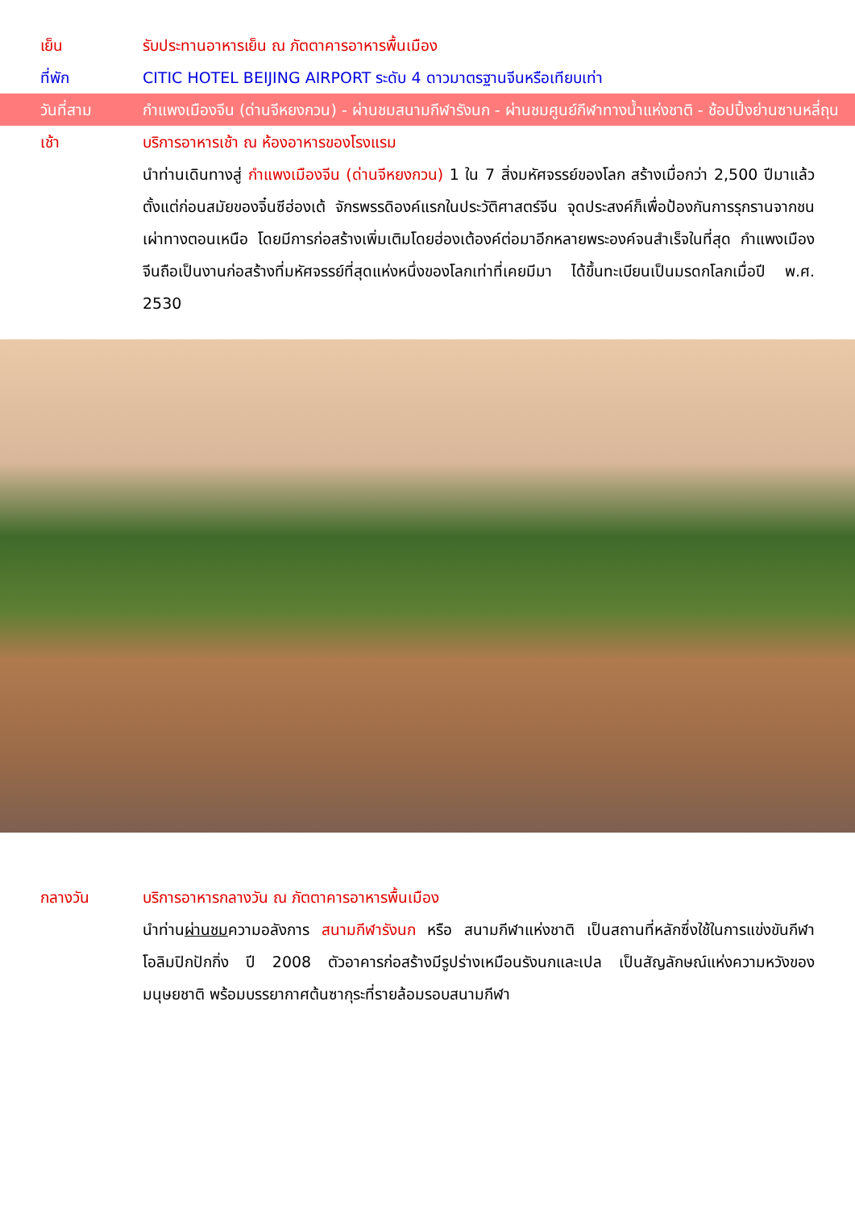เย็น รับประทานอาหารเย็น ณ ภัตตาคารอาหารพื้นเมือง
ที่พัก CITIC HOTEL BEIJING AIRPORT ระดับ 4 ดาวมาตรฐานจีนหรือเทียบเท่า
วันที่สาม กำแพงเมืองจีน (ด่านจีหยงกวน) - ผ่านชมสนามกีฬารังนก - ผ่านชมศูนย์กีฬาทางน้ำแห่งชาติ - ช้อปปิ้งย่านซานหลี่ถุน
เช้า บริการอาหารเช้า ณ ห้องอาหารของโรงแรม
นำท่านเดินทางสู่ กำแพงเมืองจีน (ด่านจีหยงกวน) 1 ใน 7 สิ่งมหัศจรรย์ของโลก สร้างเมื่อกว่า 2,500 ปีมาแล้ว ตั้งแต่ก่อนสมัยของจิ๋นซีฮ่องเต้ จักรพรรดิองค์แรกในประวัติศาสตร์จีน จุดประสงค์ก็เพื่อป้องกันการรุกรานจากชนเผ่าทางตอนเหนือ โดยมีการก่อสร้างเพิ่มเติมโดยฮ่องเต้องค์ต่อมาอีกหลายพระองค์จนสำเร็จในที่สุด กำแพงเมืองจีนถือเป็นงานก่อสร้างที่มหัศจรรย์ที่สุดแห่งหนึ่งของโลกเท่าที่เคยมีมา ได้ขึ้นทะเบียนเป็นมรดกโลกเมื่อปี พ.ศ. 2530
กลางวัน บริการอาหารกลางวัน ณ ภัตตาคารอาหารพื้นเมือง
นำท่านผ่านชมความอลังการ สนามกีฬารังนก หรือ สนามกีฬาแห่งชาติ เป็นสถานที่หลักซึ่งใช้ในการแข่งขันกีฬาโอลิมปิกปักกิ่ง ปี 2008 ตัวอาคารก่อสร้างมีรูปร่างเหมือนรังนกและเปล เป็นสัญลักษณ์แห่งความหวังของมนุษยชาติ พร้อมบรรยากาศต้นซากุระที่รายล้อมรอบสนามกีฬา